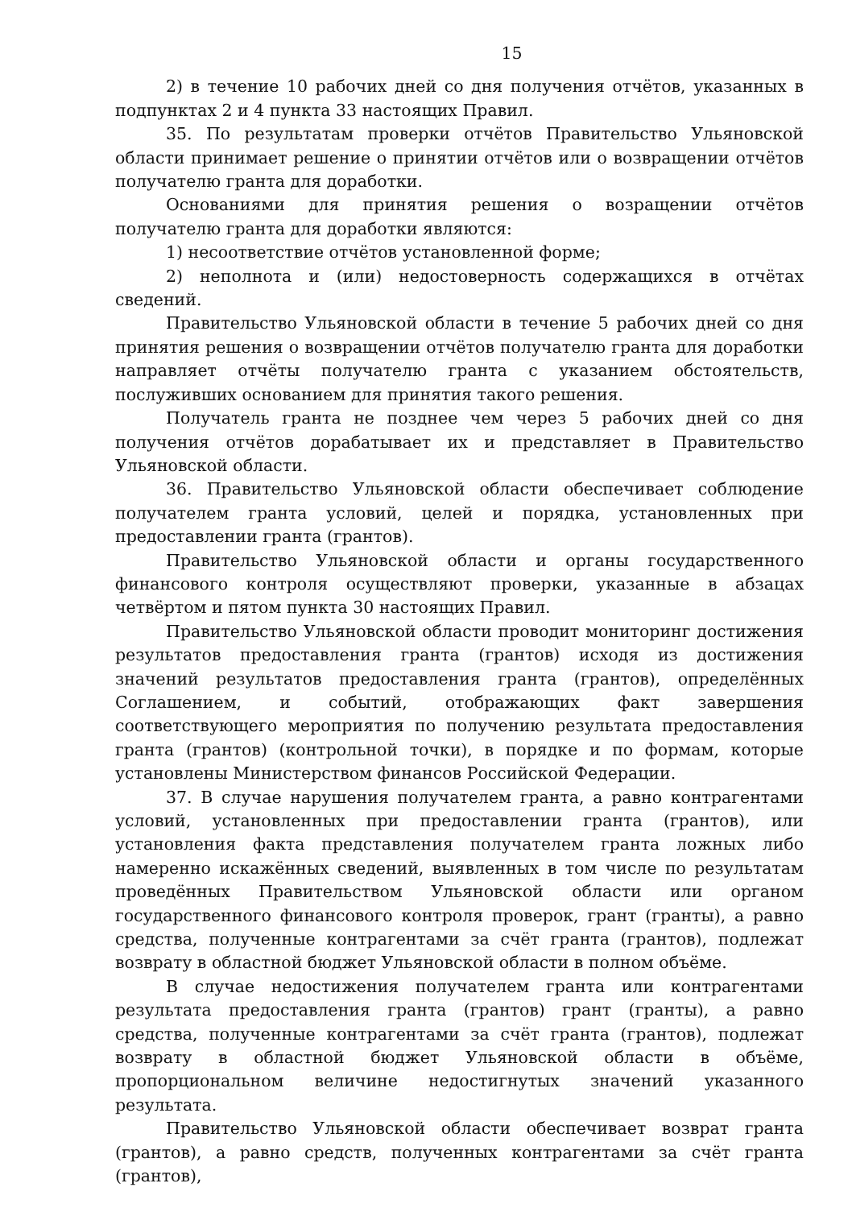15
2) в течение 10 рабочих дней со дня получения отчётов, указанных в подпунктах 2 и 4 пункта 33 настоящих Правил.
35. По результатам проверки отчётов Правительство Ульяновской области принимает решение о принятии отчётов или о возвращении отчётов получателю гранта для доработки.
Основаниями для принятия решения о возращении отчётов получателю гранта для доработки являются:
1) несоответствие отчётов установленной форме;
2) неполнота и (или) недостоверность содержащихся в отчётах сведений.
Правительство Ульяновской области в течение 5 рабочих дней со дня принятия решения о возвращении отчётов получателю гранта для доработки направляет отчёты получателю гранта с указанием обстоятельств, послуживших основанием для принятия такого решения.
Получатель гранта не позднее чем через 5 рабочих дней со дня получения отчётов дорабатывает их и представляет в Правительство Ульяновской области.
36. Правительство Ульяновской области обеспечивает соблюдение получателем гранта условий, целей и порядка, установленных при предоставлении гранта (грантов).
Правительство Ульяновской области и органы государственного финансового контроля осуществляют проверки, указанные в абзацах четвёртом и пятом пункта 30 настоящих Правил.
Правительство Ульяновской области проводит мониторинг достижения результатов предоставления гранта (грантов) исходя из достижения значений результатов предоставления гранта (грантов), определённых Соглашением, и событий, отображающих факт завершения соответствующего мероприятия по получению результата предоставления гранта (грантов) (контрольной точки), в порядке и по формам, которые установлены Министерством финансов Российской Федерации.
37. В случае нарушения получателем гранта, а равно контрагентами условий, установленных при предоставлении гранта (грантов), или установления факта представления получателем гранта ложных либо намеренно искажённых сведений, выявленных в том числе по результатам проведённых Правительством Ульяновской области или органом государственного финансового контроля проверок, грант (гранты), а равно средства, полученные контрагентами за счёт гранта (грантов), подлежат возврату в областной бюджет Ульяновской области в полном объёме.
В случае недостижения получателем гранта или контрагентами результата предоставления гранта (грантов) грант (гранты), а равно средства, полученные контрагентами за счёт гранта (грантов), подлежат возврату в областной бюджет Ульяновской области в объёме, пропорциональном величине недостигнутых значений указанного результата.
Правительство Ульяновской области обеспечивает возврат гранта (грантов), а равно средств, полученных контрагентами за счёт гранта (грантов),